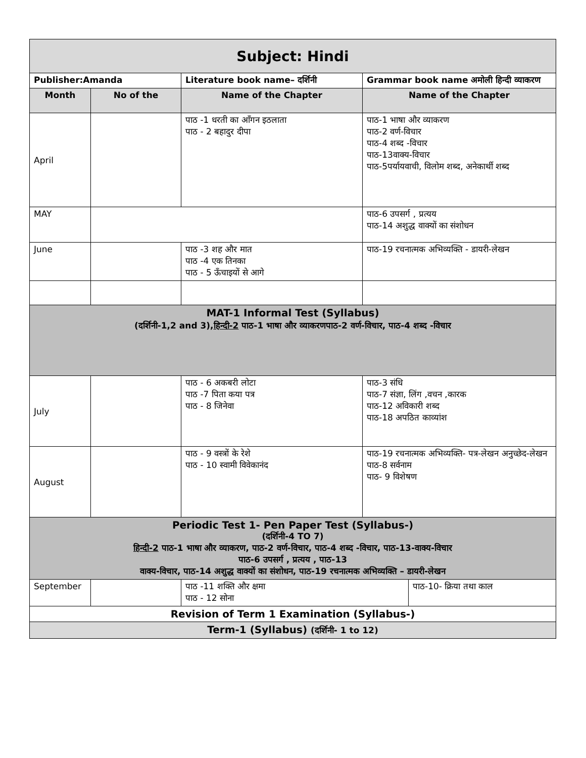| Subject: Hindi | | | | |
| Publisher:Amanda | | Literature book name– दर्शिनी | Grammar book name अमोली हिन्दी व्याकरण | |
| Month | No of the | Name of the Chapter | Name of the Chapter | |
| April | | पाठ -1 धरती का आँगन इठलाता पाठ - 2 बहादुर दीपा | पाठ-1 भाषा और व्याकरण पाठ-2 वर्ण-विचार पाठ-4 शब्द -विचार पाठ-13वाक्य-विचार पाठ-5पर्यायवाची, विलोम शब्द, अनेकार्थी शब्द | |
| MAY | | | पाठ-6 उपसर्ग , प्रत्यय पाठ-14 अशुद्ध वाक्यों का संशोधन | |
| June | | पाठ -3 शह और मात पाठ -4 एक तिनका पाठ - 5 ऊँचाइयों से आगे | पाठ-19 रचनात्मक अभिव्यक्ति - डायरी-लेखन | |
| MAT-1 Informal Test (Syllabus) (दर्शिनी-1,2 and 3), हिन्दी-2 पाठ-1 भाषा और व्याकरणपाठ-2 वर्ण-विचार, पाठ-4 शब्द -विचार | | | | |
| July | | पाठ - 6 अकबरी लोटा पाठ -7 पिता कया पत्र पाठ - 8 जिनेवा | पाठ-3 संधि पाठ-7 संज्ञा, लिंग ,वचन ,कारक पाठ-12 अविकारी शब्द पाठ-18 अपठित काव्यांश | |
| August | | पाठ - 9 वस्त्रों के रेशे पाठ - 10 स्वामी विवेकानंद | पाठ-19 रचनात्मक अभिव्यक्ति- पत्र-लेखन अनुच्छेद-लेखन पाठ-8 सर्वनाम पाठ- 9 विशेषण | |
| Periodic Test 1- Pen Paper Test (Syllabus-) (दर्शिनी-4 TO 7) हिन्दी-2 पाठ-1 भाषा और व्याकरण, पाठ-2 वर्ण-विचार, पाठ-4 शब्द -विचार, पाठ-13-वाक्य-विचार पाठ-6 उपसर्ग , प्रत्यय , पाठ-13 वाक्य-विचार, पाठ-14 अशुद्ध वाक्यों का संशोधन, पाठ-19 रचनात्मक अभिव्यक्ति – डायरी-लेखन | | | | |
| September | | पाठ -11 शक्ति और क्षमा पाठ - 12 सोना | | पाठ-10- क्रिया तथा काल |
| Revision of Term 1 Examination (Syllabus-) | | | | |
| Term-1 (Syllabus) (दर्शिनी- 1 to 12) | | | | |